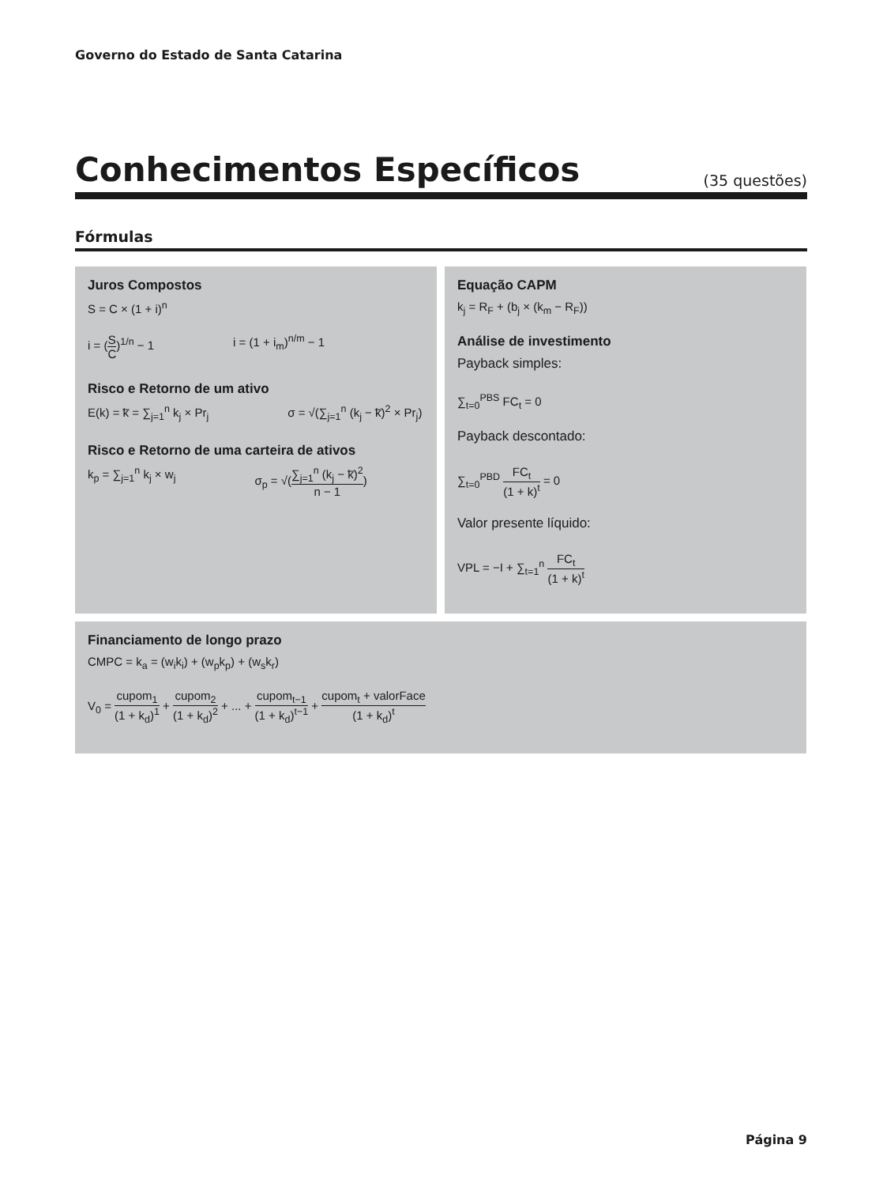Governo do Estado de Santa Catarina
Conhecimentos Específicos
(35 questões)
Fórmulas
Juros Compostos
S = C × (1 + i)<sup>n</sup>
i = (S C)<sup>1/n</sup> − 1 i = (1 + i<sub>m</sub>)<sup>n/m</sup> − 1
Risco e Retorno de um ativo
E(k) = k̅ = ∑<sub>j=1</sub><sup>n</sup> k<sub>j</sub> × Pr<sub>j</sub> σ = √(∑<sub>j=1</sub><sup>n</sup> (k<sub>j</sub> − k̅)<sup>2</sup> × Pr<sub>j</sub>)
Risco e Retorno de uma carteira de ativos
k<sub>p</sub> = ∑<sub>j=1</sub><sup>n</sup> k<sub>j</sub> × w<sub>j</sub> σ<sub>p</sub> = √(∑<sub>j=1</sub><sup>n</sup> (k<sub>j</sub> − k̅)<sup>2</sup> n − 1)
Equação CAPM
k<sub>j</sub> = R<sub>F</sub> + (b<sub>j</sub> × (k<sub>m</sub> − R<sub>F</sub>))
Análise de investimento
Payback simples:
∑<sub>t=0</sub><sup>PBS</sup> FC<sub>t</sub> = 0
Payback descontado:
∑<sub>t=0</sub><sup>PBD</sup> FC<sub>t</sub> (1 + k)<sup>t</sup> = 0
Valor presente líquido:
VPL = −I + ∑<sub>t=1</sub><sup>n</sup> FC<sub>t</sub> (1 + k)<sup>t</sup>
Financiamento de longo prazo
CMPC = k<sub>a</sub> = (w<sub>i</sub>k<sub>i</sub>) + (w<sub>p</sub>k<sub>p</sub>) + (w<sub>s</sub>k<sub>r</sub>)
V<sub>0</sub> = cupom<sub>1</sub> (1 + k<sub>d</sub>)<sup>1</sup> + cupom<sub>2</sub> (1 + k<sub>d</sub>)<sup>2</sup> + ... + cupom<sub>t−1</sub> (1 + k<sub>d</sub>)<sup>t−1</sup> + cupom<sub>t</sub> + valorFace (1 + k<sub>d</sub>)<sup>t</sup>
Página 9